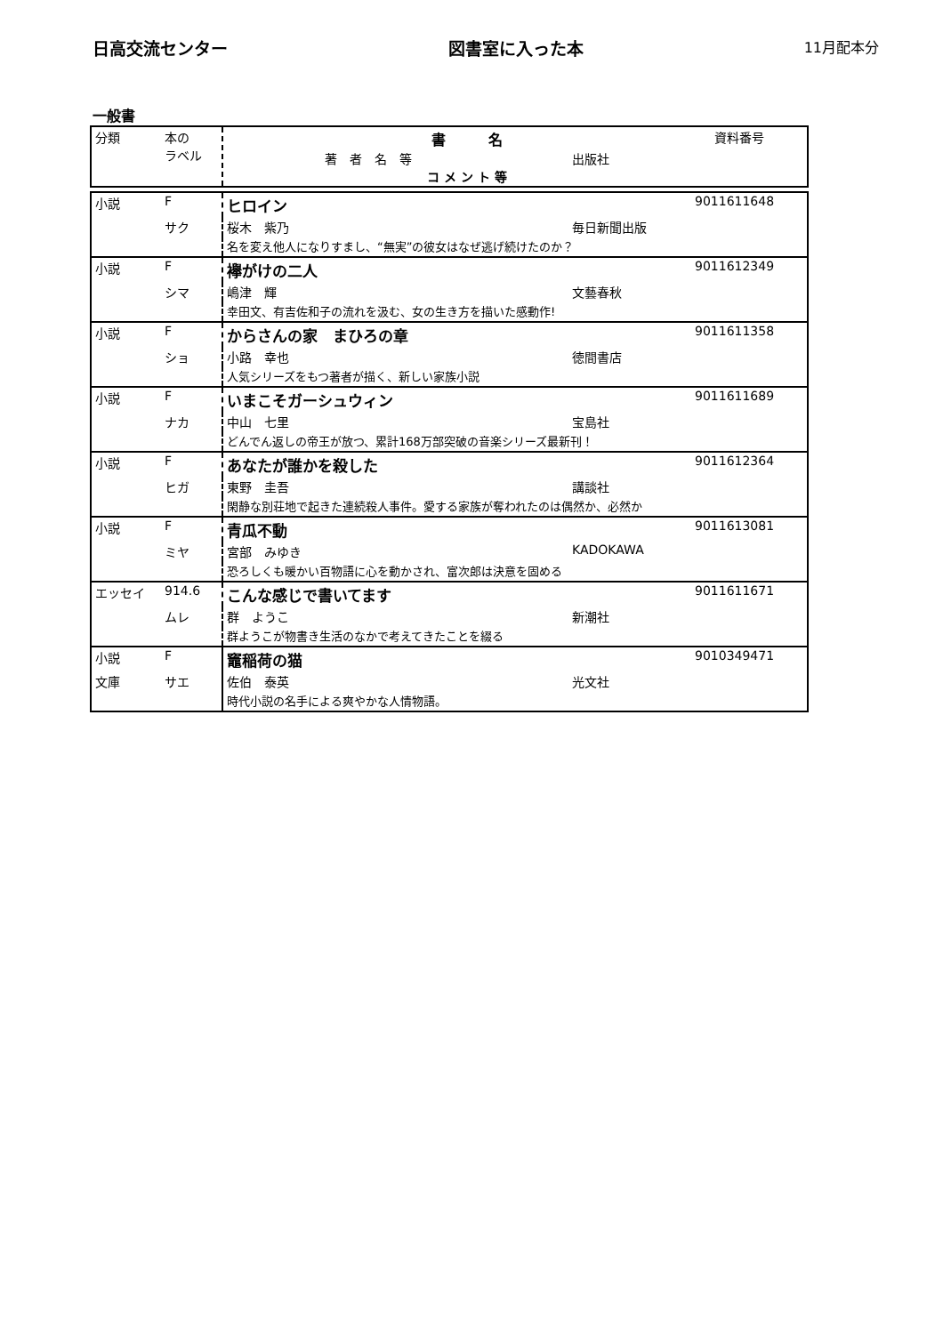日高交流センター 図書室に入った本 11月配本分
一般書
| 分類 | 本の ラベル | 書 名 著 者 名 等 出版社 コ メ ン ト 等 | 資料番号 |
| 小説 | F | ヒロイン | | 9011611648 |
| | サク | 桜木 紫乃 | 毎日新聞出版 | |
| | | 名を変え他人になりすまし、“無実”の彼女はなぜ逃げ続けたのか？ | | |
| 小説 | F | 襷がけの二人 | | 9011612349 |
| | シマ | 嶋津 輝 | 文藝春秋 | |
| | | 幸田文、有吉佐和子の流れを汲む、女の生き方を描いた感動作! | | |
| 小説 | F | からさんの家 まひろの章 | | 9011611358 |
| | ショ | 小路 幸也 | 徳間書店 | |
| | | 人気シリーズをもつ著者が描く、新しい家族小説 | | |
| 小説 | F | いまこそガーシュウィン | | 9011611689 |
| | ナカ | 中山 七里 | 宝島社 | |
| | | どんでん返しの帝王が放つ、累計168万部突破の音楽シリーズ最新刊！ | | |
| 小説 | F | あなたが誰かを殺した | | 9011612364 |
| | ヒガ | 東野 圭吾 | 講談社 | |
| | | 閑静な別荘地で起きた連続殺人事件。愛する家族が奪われたのは偶然か、必然か | | |
| 小説 | F | 青瓜不動 | | 9011613081 |
| | ミヤ | 宮部 みゆき | KADOKAWA | |
| | | 恐ろしくも暖かい百物語に心を動かされ、富次郎は決意を固める | | |
| エッセイ | 914.6 | こんな感じで書いてます | | 9011611671 |
| | ムレ | 群 ようこ | 新潮社 | |
| | | 群ようこが物書き生活のなかで考えてきたことを綴る | | |
| 小説 | F | 竈稲荷の猫 | | 9010349471 |
| 文庫 | サエ | 佐伯 泰英 | 光文社 | |
| | | 時代小説の名手による爽やかな人情物語。 | | |